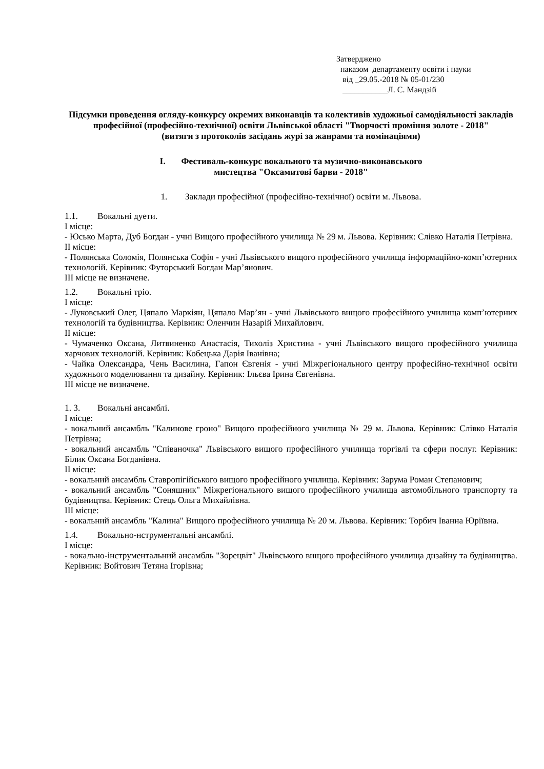Затверджено
наказом департаменту освіти і науки
від _29.05.-2018 № 05-01/230
___________Л. С. Мандзій
Підсумки проведення огляду-конкурсу окремих виконавців та колективів художньої самодіяльності закладів професійної (професійно-технічної) освіти Львівської області "Творчості проміння золоте - 2018"
(витяги з протоколів засідань журі за жанрами та номінаціями)
I. Фестиваль-конкурс вокального та музично-виконавського
мистецтва "Оксамитові барви - 2018"
1. Заклади професійної (професійно-технічної) освіти м. Львова.
1.1. Вокальні дуети.
I місце:
- Юсько Марта, Дуб Богдан - учні Вищого професійного училища № 29 м. Львова. Керівник: Слівко Наталія Петрівна.
II місце:
- Полянська Соломія, Полянська Софія - учні Львівського вищого професійного училища інформаційно-комп’ютерних технологій. Керівник: Футорський Богдан Мар’янович.
III місце не визначене.
1.2. Вокальні тріо.
I місце:
- Луковський Олег, Цяпало Маркіян, Цяпало Мар’ян - учні Львівського вищого професійного училища комп’ютерних технологій та будівництва. Керівник: Оленчин Назарій Михайлович.
II місце:
- Чумаченко Оксана, Литвиненко Анастасія, Тихоліз Христина - учні Львівського вищого професійного училища харчових технологій. Керівник: Кобецька Дарія Іванівна;
- Чайка Олександра, Чень Василина, Гапон Євгенія - учні Міжрегіонального центру професійно-технічної освіти художнього моделювання та дизайну. Керівник: Ільєва Ірина Євгенівна.
III місце не визначене.
1. 3. Вокальні ансамблі.
I місце:
- вокальний ансамбль "Калинове гроно" Вищого професійного училища № 29 м. Львова. Керівник: Слівко Наталія Петрівна;
- вокальний ансамбль "Співаночка" Львівського вищого професійного училища торгівлі та сфери послуг. Керівник: Білик Оксана Богданівна.
II місце:
- вокальний ансамбль Ставропігійського вищого професійного училища. Керівник: Зарума Роман Степанович;
- вокальний ансамбль "Соняшник" Міжрегіонального вищого професійного училища автомобільного транспорту та будівництва. Керівник: Стець Ольга Михайлівна.
III місце:
- вокальний ансамбль "Калина" Вищого професійного училища № 20 м. Львова. Керівник: Торбич Іванна Юріївна.
1.4. Вокально-нструментальні ансамблі.
I місце:
- вокально-інструментальний ансамбль "Зорецвіт" Львівського вищого професійного училища дизайну та будівництва. Керівник: Войтович Тетяна Ігорівна;